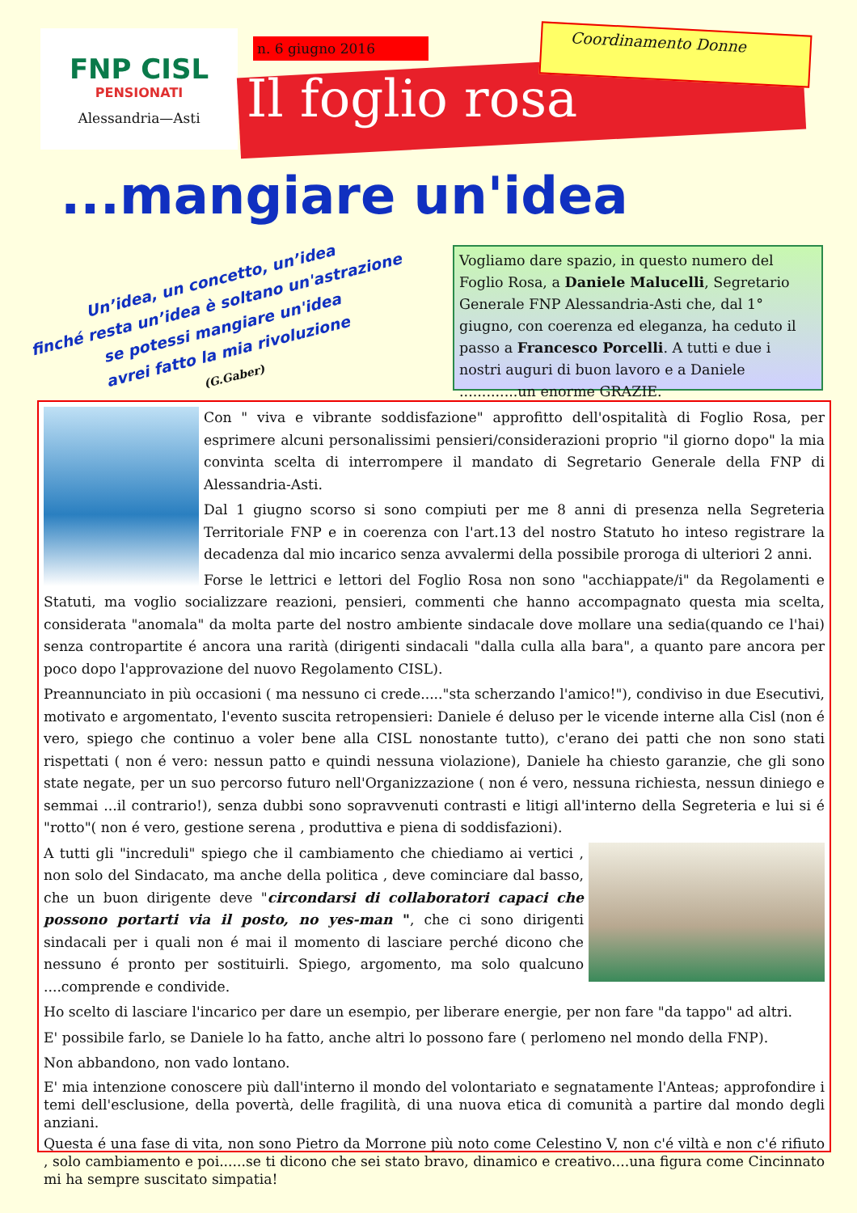FNP CISL
PENSIONATI
Alessandria—Asti
n. 6 giugno 2016
Il foglio rosa
Coordinamento Donne
...mangiare un'idea
Un’idea, un concetto, un’idea
finché resta un’idea è soltano un'astrazione
se potessi mangiare un'idea
avrei fatto la mia rivoluzione
(G.Gaber)
Vogliamo dare spazio, in questo numero del Foglio Rosa, a Daniele Malucelli, Segretario Generale FNP Alessandria-Asti che, dal 1° giugno, con coerenza ed eleganza, ha ceduto il passo a Francesco Porcelli. A tutti e due i nostri auguri di buon lavoro e a Daniele .............un enorme GRAZIE.
Con " viva e vibrante soddisfazione" approfitto dell'ospitalità di Foglio Rosa, per esprimere alcuni personalissimi pensieri/considerazioni proprio "il giorno dopo" la mia convinta scelta di interrompere il mandato di Segretario Generale della FNP di Alessandria-Asti.
Dal 1 giugno scorso si sono compiuti per me 8 anni di presenza nella Segreteria Territoriale FNP e in coerenza con l'art.13 del nostro Statuto ho inteso registrare la decadenza dal mio incarico senza avvalermi della possibile proroga di ulteriori 2 anni.
Forse le lettrici e lettori del Foglio Rosa non sono "acchiappate/i" da Regolamenti e Statuti, ma voglio socializzare reazioni, pensieri, commenti che hanno accompagnato questa mia scelta, considerata "anomala" da molta parte del nostro ambiente sindacale dove mollare una sedia(quando ce l'hai) senza contropartite é ancora una rarità (dirigenti sindacali "dalla culla alla bara", a quanto pare ancora per poco dopo l'approvazione del nuovo Regolamento CISL).
Preannunciato in più occasioni ( ma nessuno ci crede....."sta scherzando l'amico!"), condiviso in due Esecutivi, motivato e argomentato, l'evento suscita retropensieri: Daniele é deluso per le vicende interne alla Cisl (non é vero, spiego che continuo a voler bene alla CISL nonostante tutto), c'erano dei patti che non sono stati rispettati ( non é vero: nessun patto e quindi nessuna violazione), Daniele ha chiesto garanzie, che gli sono state negate, per un suo percorso futuro nell'Organizzazione ( non é vero, nessuna richiesta, nessun diniego e semmai ...il contrario!), senza dubbi sono sopravvenuti contrasti e litigi all'interno della Segreteria e lui si é "rotto"( non é vero, gestione serena , produttiva e piena di soddisfazioni).
A tutti gli "increduli" spiego che il cambiamento che chiediamo ai vertici , non solo del Sindacato, ma anche della politica , deve cominciare dal basso, che un buon dirigente deve "circondarsi di collaboratori capaci che possono portarti via il posto, no yes-man ", che ci sono dirigenti sindacali per i quali non é mai il momento di lasciare perché dicono che nessuno é pronto per sostituirli. Spiego, argomento, ma solo qualcuno ....comprende e condivide.
Ho scelto di lasciare l'incarico per dare un esempio, per liberare energie, per non fare "da tappo" ad altri.
E' possibile farlo, se Daniele lo ha fatto, anche altri lo possono fare ( perlomeno nel mondo della FNP).
Non abbandono, non vado lontano.
E' mia intenzione conoscere più dall'interno il mondo del volontariato e segnatamente l'Anteas; approfondire i temi dell'esclusione, della povertà, delle fragilità, di una nuova etica di comunità a partire dal mondo degli anziani.
Questa é una fase di vita, non sono Pietro da Morrone più noto come Celestino V, non c'é viltà e non c'é rifiuto , solo cambiamento e poi......se ti dicono che sei stato bravo, dinamico e creativo....una figura come Cincinnato mi ha sempre suscitato simpatia!